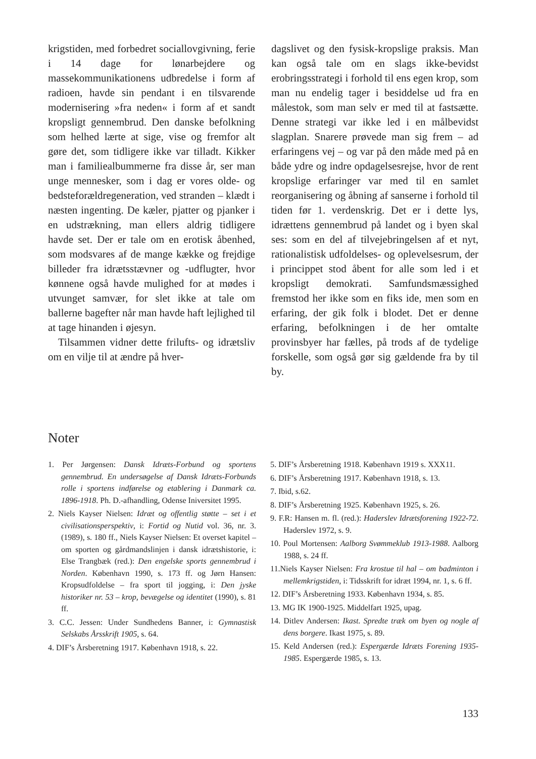krigstiden, med forbedret sociallovgivning, ferie i 14 dage for lønarbejdere og massekommunikationens udbredelse i form af radioen, havde sin pendant i en tilsvarende modernisering »fra neden« i form af et sandt kropsligt gennembrud. Den danske befolkning som helhed lærte at sige, vise og fremfor alt gøre det, som tidligere ikke var tilladt. Kikker man i familiealbummerne fra disse år, ser man unge mennesker, som i dag er vores olde- og bedsteforældregeneration, ved stranden – klædt i næsten ingenting. De kæler, pjatter og pjanker i en udstrækning, man ellers aldrig tidligere havde set. Der er tale om en erotisk åbenhed, som modsvares af de mange kække og frejdige billeder fra idrætsstævner og -udflugter, hvor kønnene også havde mulighed for at mødes i utvunget samvær, for slet ikke at tale om ballerne bagefter når man havde haft lejlighed til at tage hinanden i øjesyn.
Tilsammen vidner dette frilufts- og idrætsliv om en vilje til at ændre på hver-
dagslivet og den fysisk-kropslige praksis. Man kan også tale om en slags ikke-bevidst erobringsstrategi i forhold til ens egen krop, som man nu endelig tager i besiddelse ud fra en målestok, som man selv er med til at fastsætte. Denne strategi var ikke led i en målbevidst slagplan. Snarere prøvede man sig frem – ad erfaringens vej – og var på den måde med på en både ydre og indre opdagelsesrejse, hvor de rent kropslige erfaringer var med til en samlet reorganisering og åbning af sanserne i forhold til tiden før 1. verdenskrig. Det er i dette lys, idrættens gennembrud på landet og i byen skal ses: som en del af tilvejebringelsen af et nyt, rationalistisk udfoldelses- og oplevelsesrum, der i princippet stod åbent for alle som led i et kropsligt demokrati. Samfundsmæssighed fremstod her ikke som en fiks ide, men som en erfaring, der gik folk i blodet. Det er denne erfaring, befolkningen i de her omtalte provinsbyer har fælles, på trods af de tydelige forskelle, som også gør sig gældende fra by til by.
Noter
1. Per Jørgensen: Dansk Idræts-Forbund og sportens gennembrud. En undersøgelse af Dansk Idræts-Forbunds rolle i sportens indførelse og etablering i Danmark ca. 1896-1918. Ph. D.-afhandling, Odense Iniversitet 1995.
2. Niels Kayser Nielsen: Idræt og offentlig støtte – set i et civilisationsperspektiv, i: Fortid og Nutid vol. 36, nr. 3. (1989), s. 180 ff., Niels Kayser Nielsen: Et overset kapitel – om sporten og gårdmandslinjen i dansk idrætshistorie, i: Else Trangbæk (red.): Den engelske sports gennembrud i Norden. København 1990, s. 173 ff. og Jørn Hansen: Kropsudfoldelse – fra sport til jogging, i: Den jyske historiker nr. 53 – krop, bevægelse og identitet (1990), s. 81 ff.
3. C.C. Jessen: Under Sundhedens Banner, i: Gymnastisk Selskabs Årsskrift 1905, s. 64.
4. DIF’s Årsberetning 1917. København 1918, s. 22.
5. DIF’s Årsberetning 1918. København 1919 s. XXX11.
6. DIF’s Årsberetning 1917. København 1918, s. 13.
7. Ibid, s.62.
8. DIF’s Årsberetning 1925. København 1925, s. 26.
9. F.R: Hansen m. fl. (red.): Haderslev Idrætsforening 1922-72. Haderslev 1972, s. 9.
10. Poul Mortensen: Aalborg Svømmeklub 1913-1988. Aalborg 1988, s. 24 ff.
11.Niels Kayser Nielsen: Fra krostue til hal – om badminton i mellemkrigstiden, i: Tidsskrift for idræt 1994, nr. 1, s. 6 ff.
12. DIF’s Årsberetning 1933. København 1934, s. 85.
13. MG IK 1900-1925. Middelfart 1925, upag.
14. Ditlev Andersen: Ikast. Spredte træk om byen og nogle af dens borgere. Ikast 1975, s. 89.
15. Keld Andersen (red.): Espergærde Idræts Forening 1935-1985. Espergærde 1985, s. 13.
133